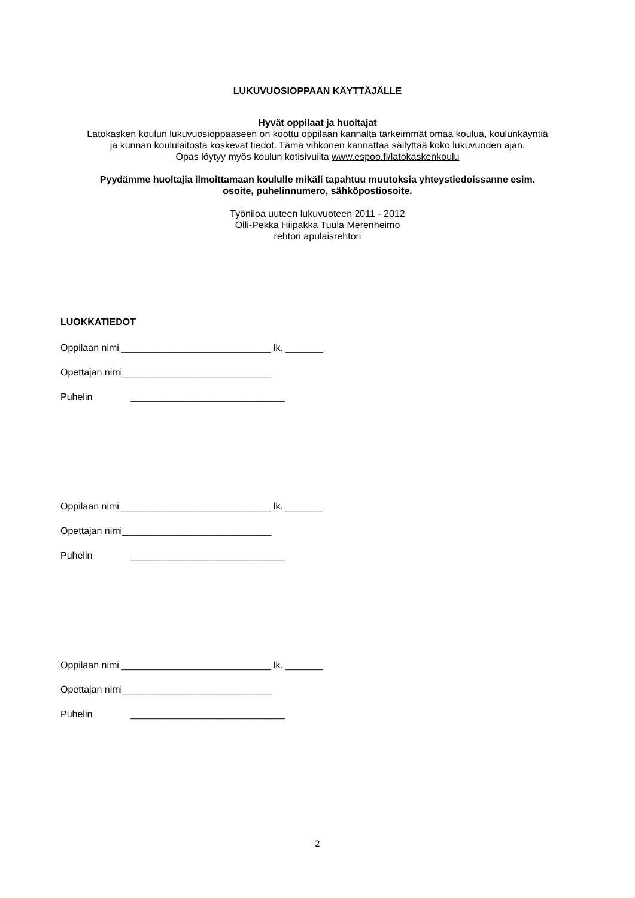LUKUVUOSIOPPAAN KÄYTTÄJÄLLE
Hyvät oppilaat ja huoltajat
Latokasken koulun lukuvuosioppaaseen on koottu oppilaan kannalta tärkeimmät omaa koulua, koulunkäyntiä
ja kunnan koululaitosta koskevat tiedot. Tämä vihkonen kannattaa säilyttää koko lukuvuoden ajan.
Opas löytyy myös koulun kotisivuilta www.espoo.fi/latokaskenkoulu
Pyydämme huoltajia ilmoittamaan koululle mikäli tapahtuu muutoksia yhteystiedoissanne esim.
osoite, puhelinnumero, sähköpostiosoite.
Työniloa uuteen lukuvuoteen 2011 - 2012
Olli-Pekka Hiipakka Tuula Merenheimo
rehtori apulaisrehtori
LUOKKATIEDOT
Oppilaan nimi ____________________________ lk. _______
Opettajan nimi____________________________
Puhelin _____________________________
Oppilaan nimi ____________________________ lk. _______
Opettajan nimi____________________________
Puhelin _____________________________
Oppilaan nimi ____________________________ lk. _______
Opettajan nimi____________________________
Puhelin _____________________________
2